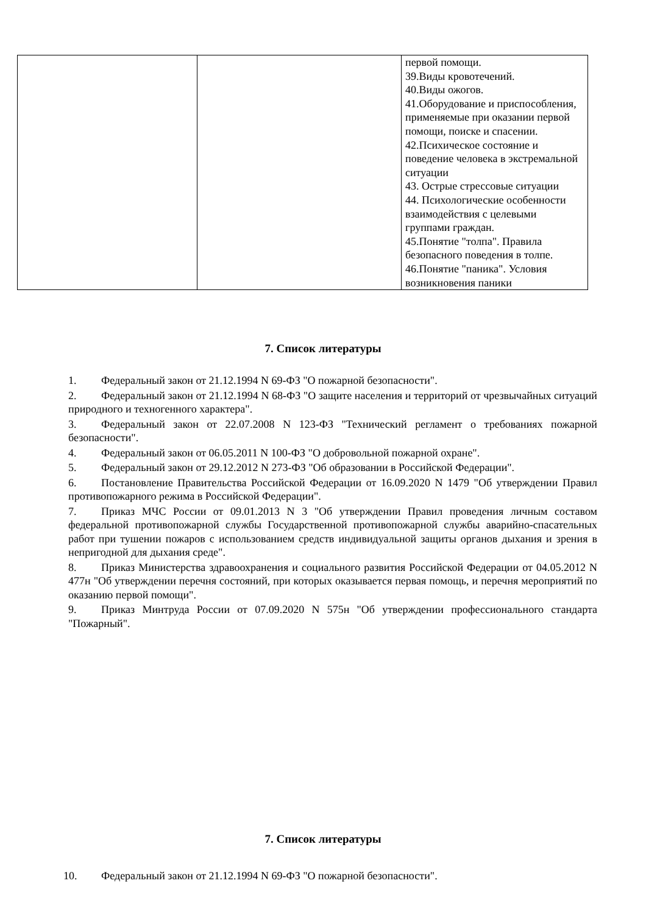| | | первой помощи. 39.Виды кровотечений. 40.Виды ожогов. 41.Оборудование и приспособления, применяемые при оказании первой помощи, поиске и спасении. 42.Психическое состояние и поведение человека в экстремальной ситуации 43. Острые стрессовые ситуации 44. Психологические особенности взаимодействия с целевыми группами граждан. 45.Понятие "толпа". Правила безопасного поведения в толпе. 46.Понятие "паника". Условия возникновения паники |
7. Список литературы
1. Федеральный закон от 21.12.1994 N 69-ФЗ "О пожарной безопасности".
2. Федеральный закон от 21.12.1994 N 68-ФЗ "О защите населения и территорий от чрезвычайных ситуаций природного и техногенного характера".
3. Федеральный закон от 22.07.2008 N 123-ФЗ "Технический регламент о требованиях пожарной безопасности".
4. Федеральный закон от 06.05.2011 N 100-ФЗ "О добровольной пожарной охране".
5. Федеральный закон от 29.12.2012 N 273-ФЗ "Об образовании в Российской Федерации".
6. Постановление Правительства Российской Федерации от 16.09.2020 N 1479 "Об утверждении Правил противопожарного режима в Российской Федерации".
7. Приказ МЧС России от 09.01.2013 N 3 "Об утверждении Правил проведения личным составом федеральной противопожарной службы Государственной противопожарной службы аварийно-спасательных работ при тушении пожаров с использованием средств индивидуальной защиты органов дыхания и зрения в непригодной для дыхания среде".
8. Приказ Министерства здравоохранения и социального развития Российской Федерации от 04.05.2012 N 477н "Об утверждении перечня состояний, при которых оказывается первая помощь, и перечня мероприятий по оказанию первой помощи".
9. Приказ Минтруда России от 07.09.2020 N 575н "Об утверждении профессионального стандарта "Пожарный".
7. Список литературы
10. Федеральный закон от 21.12.1994 N 69-ФЗ "О пожарной безопасности".